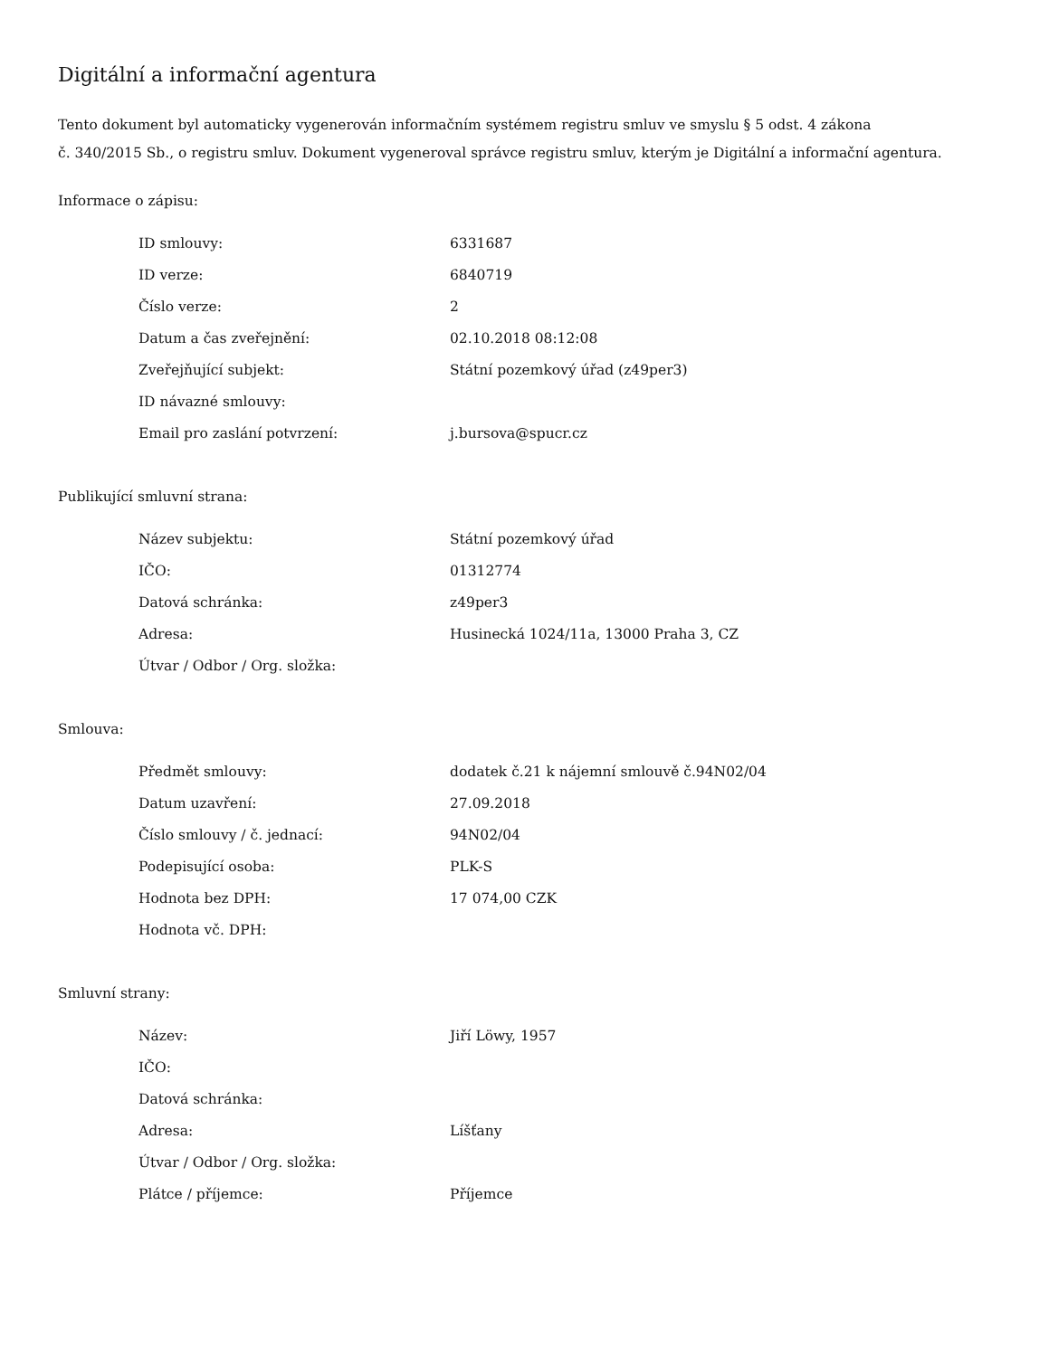Digitální a informační agentura
Tento dokument byl automaticky vygenerován informačním systémem registru smluv ve smyslu § 5 odst. 4 zákona
č. 340/2015 Sb., o registru smluv. Dokument vygeneroval správce registru smluv, kterým je Digitální a informační agentura.
Informace o zápisu:
| ID smlouvy: | 6331687 |
| ID verze: | 6840719 |
| Číslo verze: | 2 |
| Datum a čas zveřejnění: | 02.10.2018 08:12:08 |
| Zveřejňující subjekt: | Státní pozemkový úřad (z49per3) |
| ID návazné smlouvy: | |
| Email pro zaslání potvrzení: | j.bursova@spucr.cz |
Publikující smluvní strana:
| Název subjektu: | Státní pozemkový úřad |
| IČO: | 01312774 |
| Datová schránka: | z49per3 |
| Adresa: | Husinecká 1024/11a, 13000 Praha 3, CZ |
| Útvar / Odbor / Org. složka: | |
Smlouva:
| Předmět smlouvy: | dodatek č.21 k nájemní smlouvě č.94N02/04 |
| Datum uzavření: | 27.09.2018 |
| Číslo smlouvy / č. jednací: | 94N02/04 |
| Podepisující osoba: | PLK-S |
| Hodnota bez DPH: | 17 074,00 CZK |
| Hodnota vč. DPH: | |
Smluvní strany:
| Název: | Jiří Löwy, 1957 |
| IČO: | |
| Datová schránka: | |
| Adresa: | Líšťany |
| Útvar / Odbor / Org. složka: | |
| Plátce / příjemce: | Příjemce |